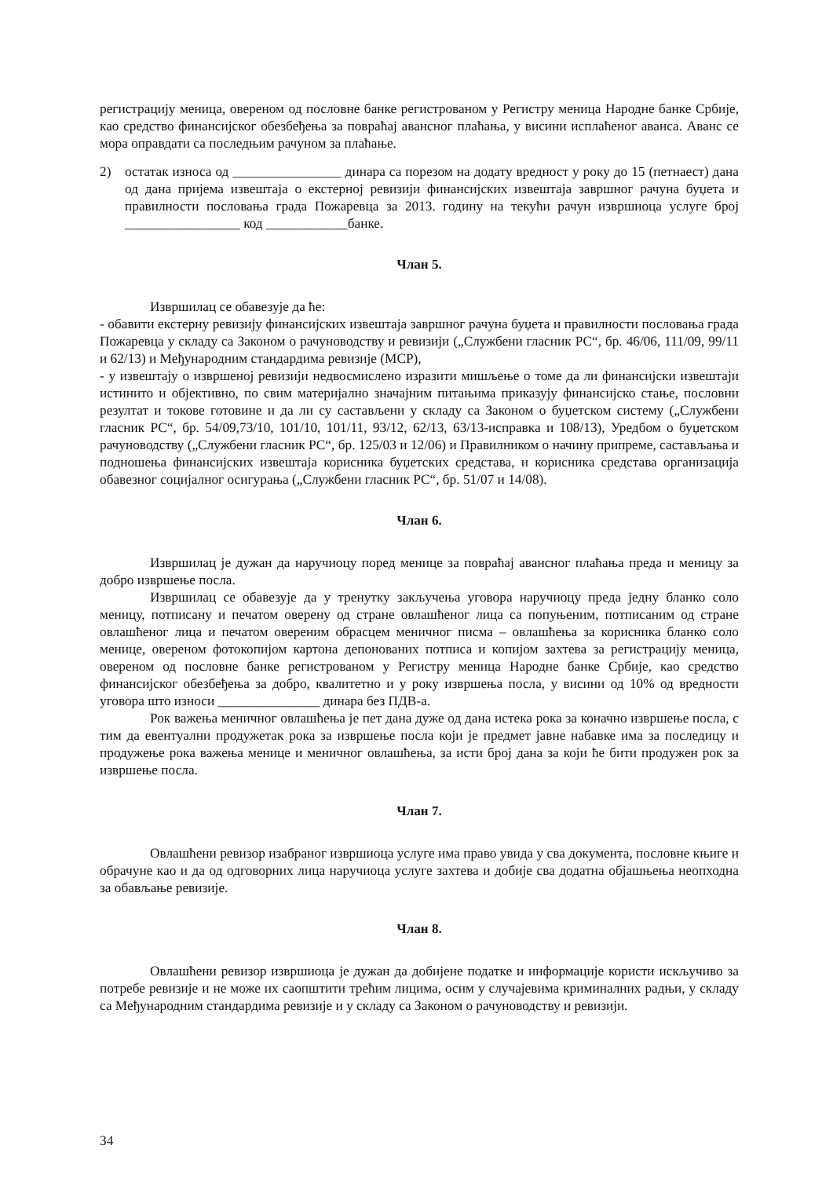регистрацију меница, овереном од пословне банке регистрованом у Регистру меница Народне банке Србије, као средство финансијског обезбеђења за повраћај авансног плаћања, у висини исплаћеног аванса. Аванс се мора оправдати са последњим рачуном за плаћање.
2) остатак износа од ________________ динара са порезом на додату вредност у року до 15 (петнаест) дана од дана пријема извештаја о екстерној ревизији финансијских извештаја завршног рачуна буџета и правилности пословања града Пожаревца за 2013. годину на текући рачун извршиоца услуге број _________________ код ____________банке.
Члан 5.
Извршилац се обавезује да ће:
- обавити екстерну ревизију финансијских извештаја завршног рачуна буџета и правилности пословања града Пожаревца у складу са Законом о рачуноводству и ревизији („Службени гласник РС“, бр. 46/06, 111/09, 99/11 и 62/13) и Међународним стандардима ревизије (МСР),
- у извештају о извршеној ревизији недвосмислено изразити мишљење о томе да ли финансијски извештаји истинито и објективно, по свим материјално значајним питањима приказују финансијско стање, пословни резултат и токове готовине и да ли су састављени у складу са Законом о буџетском систему („Службени гласник РС“, бр. 54/09,73/10, 101/10, 101/11, 93/12, 62/13, 63/13-исправка и 108/13), Уредбом о буџетском рачуноводству („Службени гласник РС“, бр. 125/03 и 12/06) и Правилником о начину припреме, састављања и подношења финансијских извештаја корисника буџетских средстава, и корисника средстава организација обавезног социјалног осигурања („Службени гласник РС“, бр. 51/07 и 14/08).
Члан 6.
Извршилац је дужан да наручиоцу поред менице за повраћај авансног плаћања преда и меницу за добро извршење посла.
Извршилац се обавезује да у тренутку закључења уговора наручиоцу преда једну бланко соло меницу, потписану и печатом оверену од стране овлашћеног лица са попуњеним, потписаним од стране овлашћеног лица и печатом овереним обрасцем меничног писма – овлашћења за корисника бланко соло менице, овереном фотокопијом картона депонованих потписа и копијом захтева за регистрацију меница, овереном од пословне банке регистрованом у Регистру меница Народне банке Србије, као средство финансијског обезбеђења за добро, квалитетно и у року извршења посла, у висини од 10% од вредности уговора што износи _______________ динара без ПДВ-а.
Рок важења меничног овлашћења је пет дана дуже од дана истека рока за коначно извршење посла, с тим да евентуални продужетак рока за извршење посла који је предмет јавне набавке има за последицу и продужење рока важења менице и меничног овлашћења, за исти број дана за који ће бити продужен рок за извршење посла.
Члан 7.
Овлашћени ревизор изабраног извршиоца услуге има право увида у сва документа, пословне књиге и обрачуне као и да од одговорних лица наручиоца услуге захтева и добије сва додатна објашњења неопходна за обављање ревизије.
Члан 8.
Овлашћени ревизор извршиоца је дужан да добијене податке и информације користи искључиво за потребе ревизије и не може их саопштити трећим лицима, осим у случајевима криминалних радњи, у складу са Међународним стандардима ревизије и у складу са Законом о рачуноводству и ревизији.
34